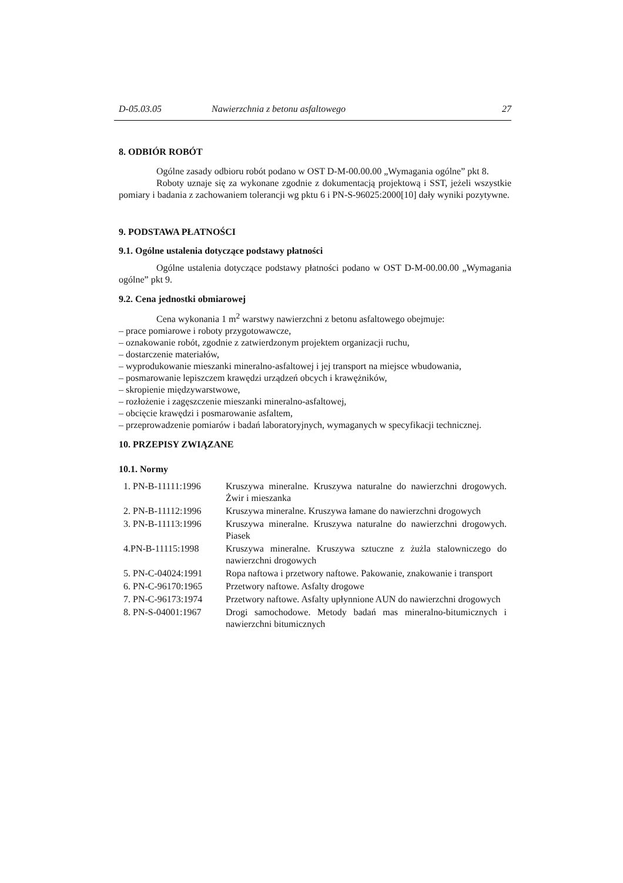D-05.03.05 Nawierzchnia z betonu asfaltowego 27
8. ODBIÓR ROBÓT
Ogólne zasady odbioru robót podano w OST D-M-00.00.00 „Wymagania ogólne” pkt 8.
Roboty uznaje się za wykonane zgodnie z dokumentacją projektową i SST, jeżeli wszystkie pomiary i badania z zachowaniem tolerancji wg pktu 6 i PN-S-96025:2000[10] dały wyniki pozytywne.
9. PODSTAWA PŁATNOŚCI
9.1. Ogólne ustalenia dotyczące podstawy płatności
Ogólne ustalenia dotyczące podstawy płatności podano w OST D-M-00.00.00 „Wymagania ogólne” pkt 9.
9.2. Cena jednostki obmiarowej
Cena wykonania 1 m<sup>2</sup> warstwy nawierzchni z betonu asfaltowego obejmuje:
– prace pomiarowe i roboty przygotowawcze,
– oznakowanie robót, zgodnie z zatwierdzonym projektem organizacji ruchu,
– dostarczenie materiałów,
– wyprodukowanie mieszanki mineralno-asfaltowej i jej transport na miejsce wbudowania,
– posmarowanie lepiszczem krawędzi urządzeń obcych i krawężników,
– skropienie międzywarstwowe,
– rozłożenie i zagęszczenie mieszanki mineralno-asfaltowej,
– obcięcie krawędzi i posmarowanie asfaltem,
– przeprowadzenie pomiarów i badań laboratoryjnych, wymaganych w specyfikacji technicznej.
10. PRZEPISY ZWIĄZANE
10.1. Normy
| 1. PN-B-11111:1996 | Kruszywa mineralne. Kruszywa naturalne do nawierzchni drogowych. Żwir i mieszanka |
| 2. PN-B-11112:1996 | Kruszywa mineralne. Kruszywa łamane do nawierzchni drogowych |
| 3. PN-B-11113:1996 | Kruszywa mineralne. Kruszywa naturalne do nawierzchni drogowych. Piasek |
| 4.PN-B-11115:1998 | Kruszywa mineralne. Kruszywa sztuczne z żużla stalowniczego do nawierzchni drogowych |
| 5. PN-C-04024:1991 | Ropa naftowa i przetwory naftowe. Pakowanie, znakowanie i transport |
| 6. PN-C-96170:1965 | Przetwory naftowe. Asfalty drogowe |
| 7. PN-C-96173:1974 | Przetwory naftowe. Asfalty upłynnione AUN do nawierzchni drogowych |
| 8. PN-S-04001:1967 | Drogi samochodowe. Metody badań mas mineralno-bitumicznych i nawierzchni bitumicznych |